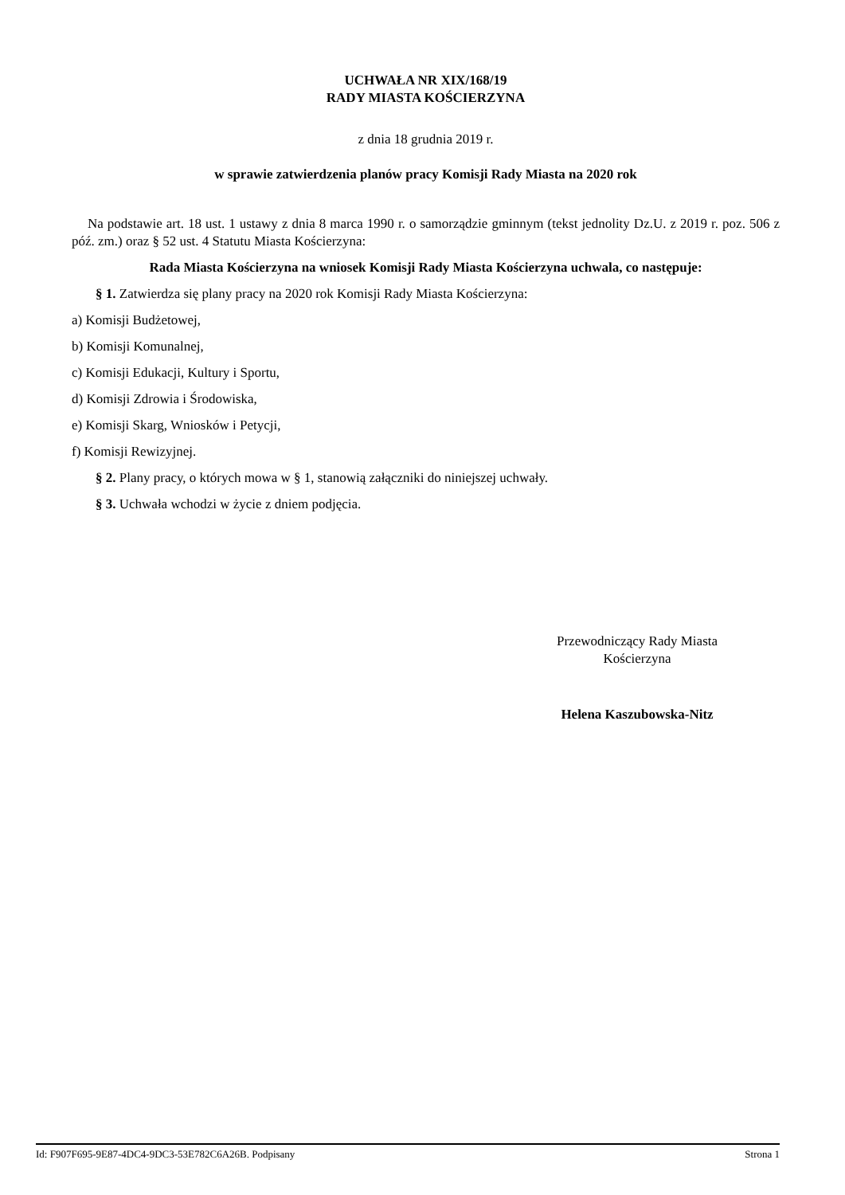UCHWAŁA NR XIX/168/19
RADY MIASTA KOŚCIERZYNA
z dnia 18 grudnia 2019 r.
w sprawie zatwierdzenia planów pracy Komisji Rady Miasta na 2020 rok
Na podstawie art. 18 ust. 1 ustawy z dnia 8 marca 1990 r. o samorządzie gminnym (tekst jednolity Dz.U. z 2019 r. poz. 506 z póź. zm.) oraz § 52 ust. 4 Statutu Miasta Kościerzyna:
Rada Miasta Kościerzyna na wniosek Komisji Rady Miasta Kościerzyna uchwala, co następuje:
§ 1. Zatwierdza się plany pracy na 2020 rok Komisji Rady Miasta Kościerzyna:
a) Komisji Budżetowej,
b) Komisji Komunalnej,
c) Komisji Edukacji, Kultury i Sportu,
d) Komisji Zdrowia i Środowiska,
e) Komisji Skarg, Wniosków i Petycji,
f) Komisji Rewizyjnej.
§ 2. Plany pracy, o których mowa w § 1, stanowią załączniki do niniejszej uchwały.
§ 3. Uchwała wchodzi w życie z dniem podjęcia.
Przewodniczący Rady Miasta
Kościerzyna
Helena Kaszubowska-Nitz
Id: F907F695-9E87-4DC4-9DC3-53E782C6A26B. Podpisany Strona 1